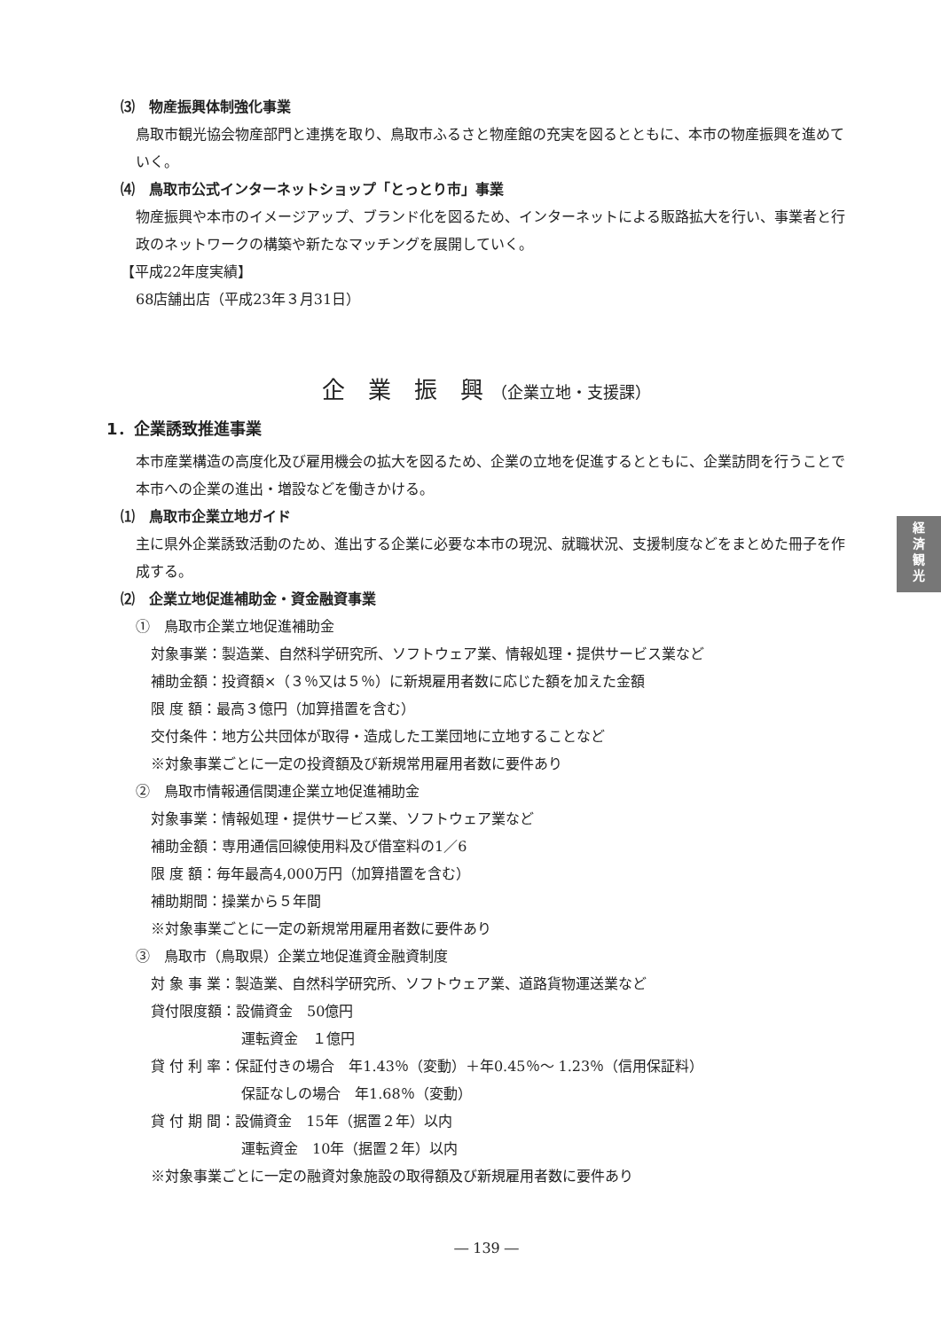経
済
観
光
⑶　物産振興体制強化事業
鳥取市観光協会物産部門と連携を取り、鳥取市ふるさと物産館の充実を図るとともに、本市の物産振興を進めていく。
⑷　鳥取市公式インターネットショップ「とっとり市」事業
物産振興や本市のイメージアップ、ブランド化を図るため、インターネットによる販路拡大を行い、事業者と行政のネットワークの構築や新たなマッチングを展開していく。
【平成22年度実績】
68店舗出店（平成23年３月31日）
企　業　振　興 （企業立地・支援課）
1．企業誘致推進事業
本市産業構造の高度化及び雇用機会の拡大を図るため、企業の立地を促進するとともに、企業訪問を行うことで本市への企業の進出・増設などを働きかける。
⑴　鳥取市企業立地ガイド
主に県外企業誘致活動のため、進出する企業に必要な本市の現況、就職状況、支援制度などをまとめた冊子を作成する。
⑵　企業立地促進補助金・資金融資事業
①　鳥取市企業立地促進補助金
対象事業：製造業、自然科学研究所、ソフトウェア業、情報処理・提供サービス業など
補助金額：投資額×（３％又は５％）に新規雇用者数に応じた額を加えた金額
限 度 額：最高３億円（加算措置を含む）
交付条件：地方公共団体が取得・造成した工業団地に立地することなど
※対象事業ごとに一定の投資額及び新規常用雇用者数に要件あり
②　鳥取市情報通信関連企業立地促進補助金
対象事業：情報処理・提供サービス業、ソフトウェア業など
補助金額：専用通信回線使用料及び借室料の1／6
限 度 額：毎年最高4,000万円（加算措置を含む）
補助期間：操業から５年間
※対象事業ごとに一定の新規常用雇用者数に要件あり
③　鳥取市（鳥取県）企業立地促進資金融資制度
対 象 事 業：製造業、自然科学研究所、ソフトウェア業、道路貨物運送業など
貸付限度額：設備資金　50億円
運転資金　１億円
貸 付 利 率：保証付きの場合　年1.43％（変動）＋年0.45％～ 1.23％（信用保証料）
保証なしの場合　年1.68％（変動）
貸 付 期 間：設備資金　15年（据置２年）以内
運転資金　10年（据置２年）以内
※対象事業ごとに一定の融資対象施設の取得額及び新規雇用者数に要件あり
― 139 ―